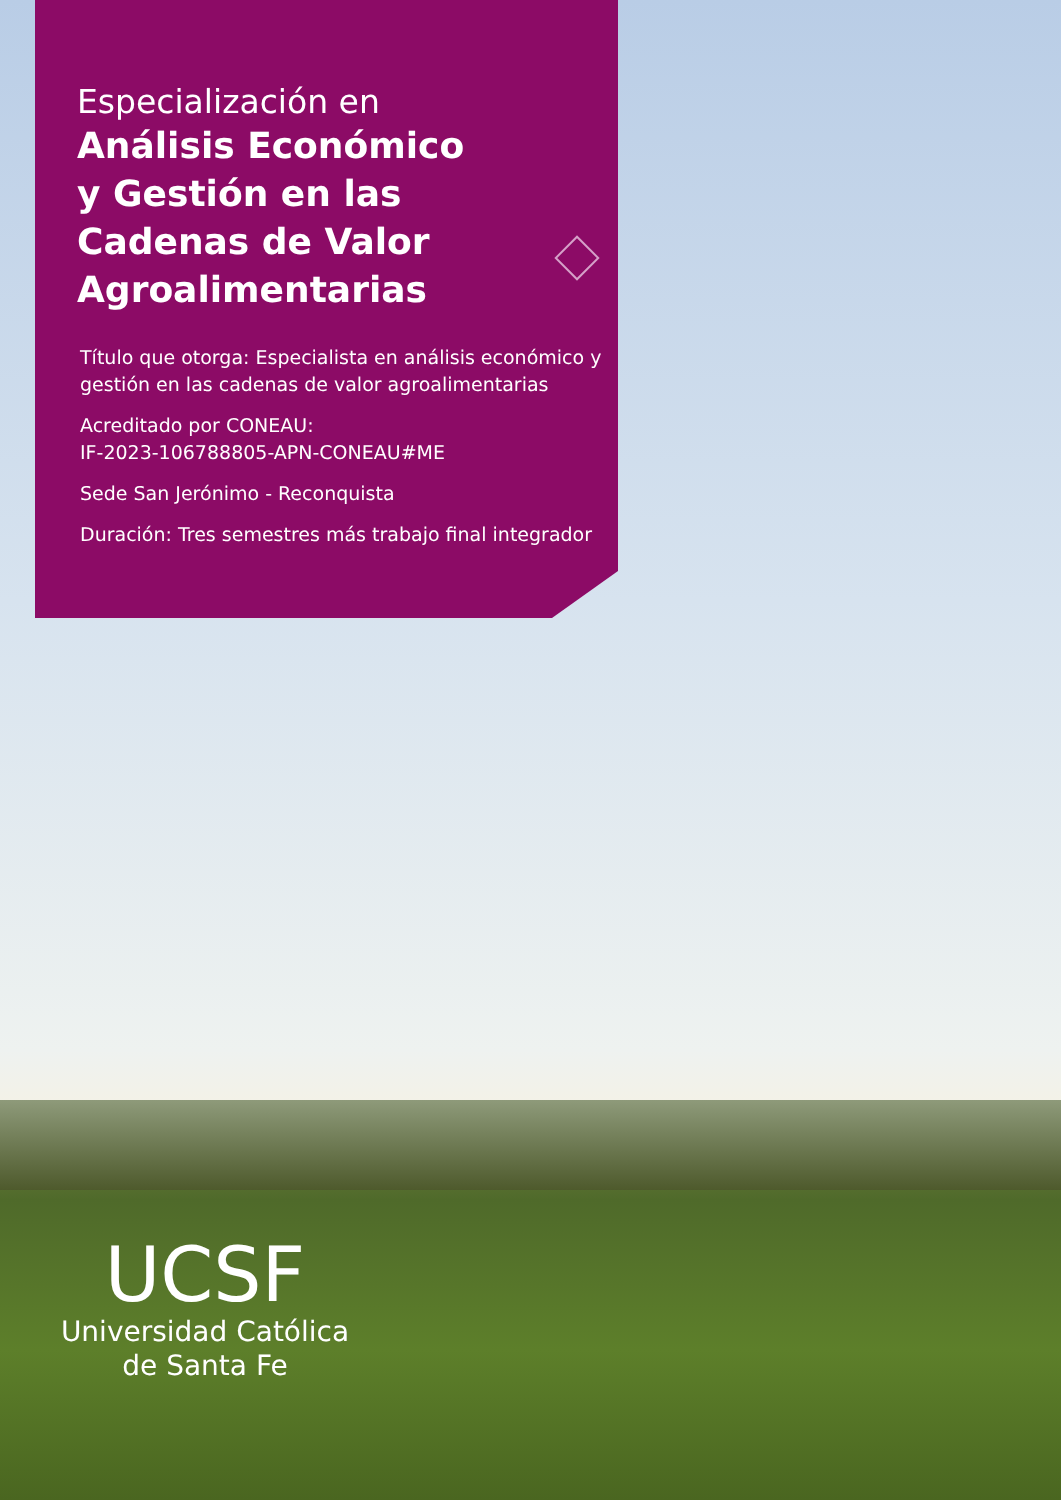Especialización en
Análisis Económico
y Gestión en las
Cadenas de Valor
Agroalimentarias
Título que otorga: Especialista en análisis económico y gestión en las cadenas de valor agroalimentarias
Acreditado por CONEAU:
IF-2023-106788805-APN-CONEAU#ME
Sede San Jerónimo - Reconquista
Duración: Tres semestres más trabajo final integrador
UCSF
Universidad Católica
de Santa Fe